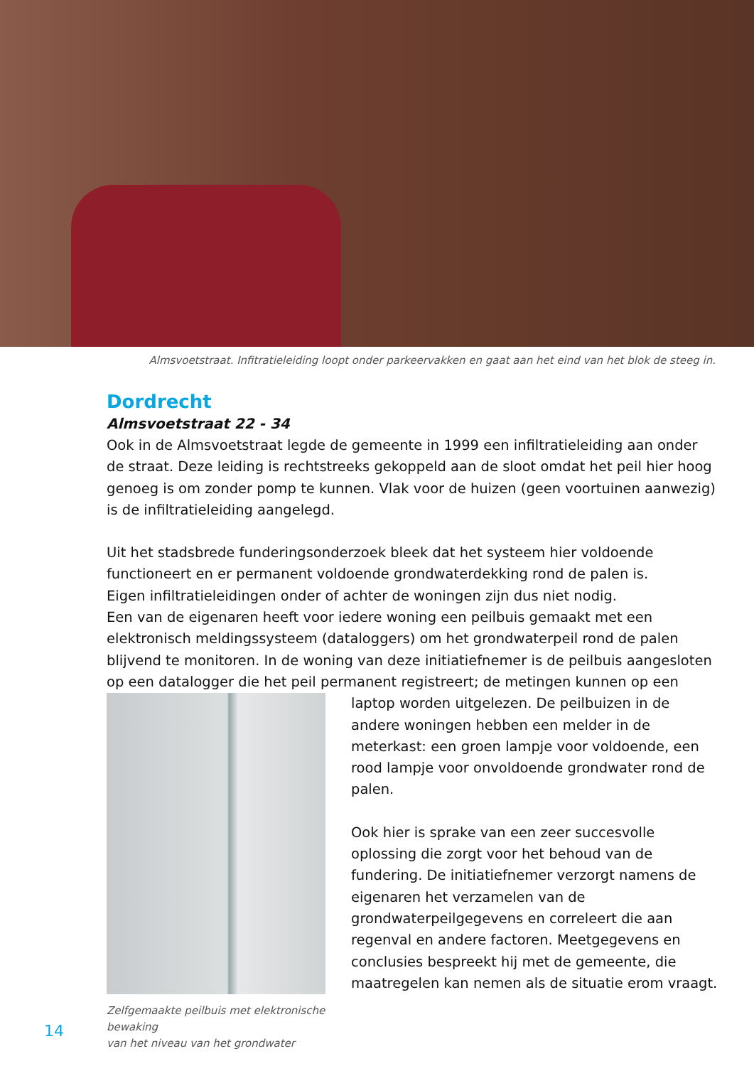Almsvoetstraat. Infitratieleiding loopt onder parkeervakken en gaat aan het eind van het blok de steeg in.
Dordrecht
Almsvoetstraat 22 - 34
Ook in de Almsvoetstraat legde de gemeente in 1999 een infiltratieleiding aan onder de straat. Deze leiding is rechtstreeks gekoppeld aan de sloot omdat het peil hier hoog genoeg is om zonder pomp te kunnen. Vlak voor de huizen (geen voortuinen aanwezig) is de infiltratieleiding aangelegd.
Uit het stadsbrede funderingsonderzoek bleek dat het systeem hier voldoende functioneert en er permanent voldoende grondwaterdekking rond de palen is.
Eigen infiltratieleidingen onder of achter de woningen zijn dus niet nodig.
Een van de eigenaren heeft voor iedere woning een peilbuis gemaakt met een elektronisch meldingssysteem (dataloggers) om het grondwaterpeil rond de palen blijvend te monitoren. In de woning van deze initiatiefnemer is de peilbuis aangesloten op een datalogger die het peil permanent registreert; de metingen kunnen op een
Zelfgemaakte peilbuis met elektronische bewaking
van het niveau van het grondwater
laptop worden uitgelezen. De peilbuizen in de andere woningen hebben een melder in de meterkast: een groen lampje voor voldoende, een rood lampje voor onvoldoende grondwater rond de palen.
Ook hier is sprake van een zeer succesvolle oplossing die zorgt voor het behoud van de fundering. De initiatiefnemer verzorgt namens de eigenaren het verzamelen van de grondwaterpeilgegevens en correleert die aan regenval en andere factoren. Meetgegevens en conclusies bespreekt hij met de gemeente, die maatregelen kan nemen als de situatie erom vraagt.
14